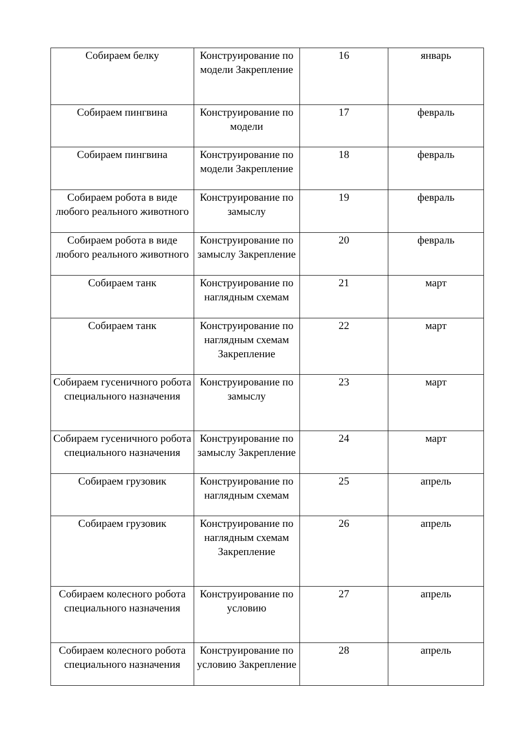| Собираем белку | Конструирование по модели Закрепление | 16 | январь |
| Собираем пингвина | Конструирование по модели | 17 | февраль |
| Собираем пингвина | Конструирование по модели Закрепление | 18 | февраль |
| Собираем робота в виде любого реального животного | Конструирование по замыслу | 19 | февраль |
| Собираем робота в виде любого реального животного | Конструирование по замыслу Закрепление | 20 | февраль |
| Собираем танк | Конструирование по наглядным схемам | 21 | март |
| Собираем танк | Конструирование по наглядным схемам Закрепление | 22 | март |
| Собираем гусеничного робота специального назначения | Конструирование по замыслу | 23 | март |
| Собираем гусеничного робота специального назначения | Конструирование по замыслу Закрепление | 24 | март |
| Собираем грузовик | Конструирование по наглядным схемам | 25 | апрель |
| Собираем грузовик | Конструирование по наглядным схемам Закрепление | 26 | апрель |
| Собираем колесного робота специального назначения | Конструирование по условию | 27 | апрель |
| Собираем колесного робота специального назначения | Конструирование по условию Закрепление | 28 | апрель |